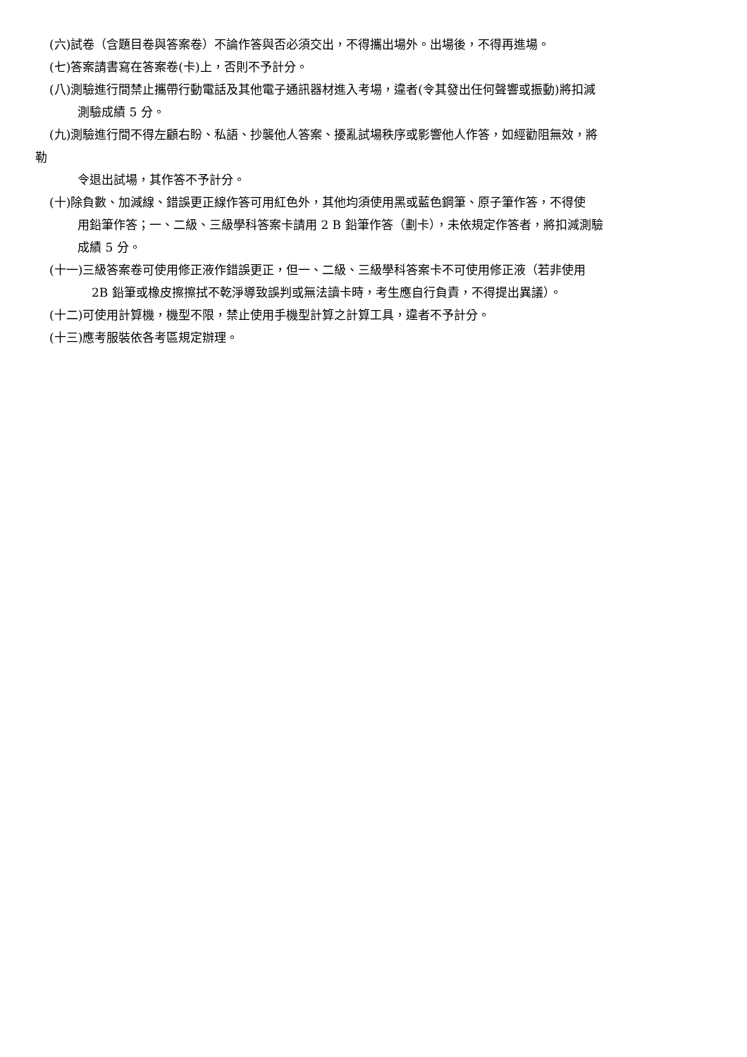(六)試卷（含題目卷與答案卷）不論作答與否必須交出，不得攜出場外。出場後，不得再進場。
(七)答案請書寫在答案卷(卡)上，否則不予計分。
(八)測驗進行間禁止攜帶行動電話及其他電子通訊器材進入考場，違者(令其發出任何聲響或振動)將扣減
測驗成績 5 分。
(九)測驗進行間不得左顧右盼、私語、抄襲他人答案、擾亂試場秩序或影響他人作答，如經勸阻無效，將
勒
令退出試場，其作答不予計分。
(十)除負數、加減線、錯誤更正線作答可用紅色外，其他均須使用黑或藍色鋼筆、原子筆作答，不得使
用鉛筆作答；一、二級、三級學科答案卡請用 2 B 鉛筆作答（劃卡），未依規定作答者，將扣減測驗
成績 5 分。
(十一)三級答案卷可使用修正液作錯誤更正，但一、二級、三級學科答案卡不可使用修正液（若非使用
2B 鉛筆或橡皮擦擦拭不乾淨導致誤判或無法讀卡時，考生應自行負責，不得提出異議）。
(十二)可使用計算機，機型不限，禁止使用手機型計算之計算工具，違者不予計分。
(十三)應考服裝依各考區規定辦理。